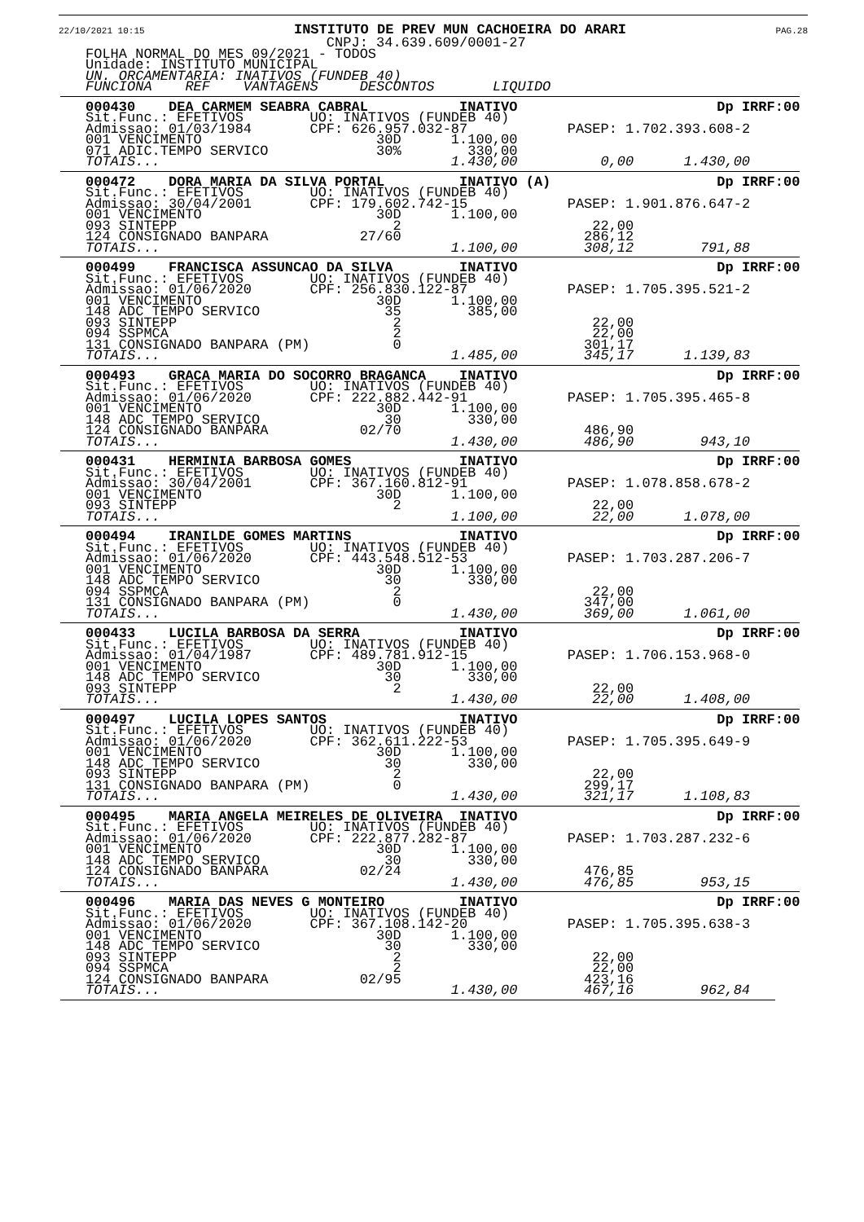22/10/2021 10:15
INSTITUTO DE PREV MUN CACHOEIRA DO ARARI
PAG.28
CNPJ: 34.639.609/0001-27
FOLHA NORMAL DO MES 09/2021 - TODOS
Unidade: INSTITUTO MUNICIPAL
UN. ORCAMENTARIA: INATIVOS (FUNDEB 40)
FUNCIONA REF VANTAGENS DESCONTOS LIQUIDO
000430 DEA CARMEM SEABRA CABRAL INATIVO Dp IRRF:00
Sit.Func.: EFETIVOS UO: INATIVOS (FUNDEB 40)
Admissao: 01/03/1984 CPF: 626.957.032-87 PASEP: 1.702.393.608-2
001 VENCIMENTO 30D 1.100,00
071 ADIC.TEMPO SERVICO 30% 330,00
TOTAIS... 1.430,00 0,00 1.430,00
000472 DORA MARIA DA SILVA PORTAL INATIVO (A) Dp IRRF:00
Sit.Func.: EFETIVOS UO: INATIVOS (FUNDEB 40)
Admissao: 30/04/2001 CPF: 179.602.742-15 PASEP: 1.901.876.647-2
001 VENCIMENTO 30D 1.100,00
093 SINTEPP 2 22,00
124 CONSIGNADO BANPARA 27/60 286,12
TOTAIS... 1.100,00 308,12 791,88
000499 FRANCISCA ASSUNCAO DA SILVA INATIVO Dp IRRF:00
Sit.Func.: EFETIVOS UO: INATIVOS (FUNDEB 40)
Admissao: 01/06/2020 CPF: 256.830.122-87 PASEP: 1.705.395.521-2
001 VENCIMENTO 30D 1.100,00
148 ADC TEMPO SERVICO 35 385,00
093 SINTEPP 2 22,00
094 SSPMCA 2 22,00
131 CONSIGNADO BANPARA (PM) 0 301,17
TOTAIS... 1.485,00 345,17 1.139,83
000493 GRACA MARIA DO SOCORRO BRAGANCA INATIVO Dp IRRF:00
Sit.Func.: EFETIVOS UO: INATIVOS (FUNDEB 40)
Admissao: 01/06/2020 CPF: 222.882.442-91 PASEP: 1.705.395.465-8
001 VENCIMENTO 30D 1.100,00
148 ADC TEMPO SERVICO 30 330,00
124 CONSIGNADO BANPARA 02/70 486,90
TOTAIS... 1.430,00 486,90 943,10
000431 HERMINIA BARBOSA GOMES INATIVO Dp IRRF:00
Sit.Func.: EFETIVOS UO: INATIVOS (FUNDEB 40)
Admissao: 30/04/2001 CPF: 367.160.812-91 PASEP: 1.078.858.678-2
001 VENCIMENTO 30D 1.100,00
093 SINTEPP 2 22,00
TOTAIS... 1.100,00 22,00 1.078,00
000494 IRANILDE GOMES MARTINS INATIVO Dp IRRF:00
Sit.Func.: EFETIVOS UO: INATIVOS (FUNDEB 40)
Admissao: 01/06/2020 CPF: 443.548.512-53 PASEP: 1.703.287.206-7
001 VENCIMENTO 30D 1.100,00
148 ADC TEMPO SERVICO 30 330,00
094 SSPMCA 2 22,00
131 CONSIGNADO BANPARA (PM) 0 347,00
TOTAIS... 1.430,00 369,00 1.061,00
000433 LUCILA BARBOSA DA SERRA INATIVO Dp IRRF:00
Sit.Func.: EFETIVOS UO: INATIVOS (FUNDEB 40)
Admissao: 01/04/1987 CPF: 489.781.912-15 PASEP: 1.706.153.968-0
001 VENCIMENTO 30D 1.100,00
148 ADC TEMPO SERVICO 30 330,00
093 SINTEPP 2 22,00
TOTAIS... 1.430,00 22,00 1.408,00
000497 LUCILA LOPES SANTOS INATIVO Dp IRRF:00
Sit.Func.: EFETIVOS UO: INATIVOS (FUNDEB 40)
Admissao: 01/06/2020 CPF: 362.611.222-53 PASEP: 1.705.395.649-9
001 VENCIMENTO 30D 1.100,00
148 ADC TEMPO SERVICO 30 330,00
093 SINTEPP 2 22,00
131 CONSIGNADO BANPARA (PM) 0 299,17
TOTAIS... 1.430,00 321,17 1.108,83
000495 MARIA ANGELA MEIRELES DE OLIVEIRA INATIVO Dp IRRF:00
Sit.Func.: EFETIVOS UO: INATIVOS (FUNDEB 40)
Admissao: 01/06/2020 CPF: 222.877.282-87 PASEP: 1.703.287.232-6
001 VENCIMENTO 30D 1.100,00
148 ADC TEMPO SERVICO 30 330,00
124 CONSIGNADO BANPARA 02/24 476,85
TOTAIS... 1.430,00 476,85 953,15
000496 MARIA DAS NEVES G MONTEIRO INATIVO Dp IRRF:00
Sit.Func.: EFETIVOS UO: INATIVOS (FUNDEB 40)
Admissao: 01/06/2020 CPF: 367.108.142-20 PASEP: 1.705.395.638-3
001 VENCIMENTO 30D 1.100,00
148 ADC TEMPO SERVICO 30 330,00
093 SINTEPP 2 22,00
094 SSPMCA 2 22,00
124 CONSIGNADO BANPARA 02/95 423,16
TOTAIS... 1.430,00 467,16 962,84